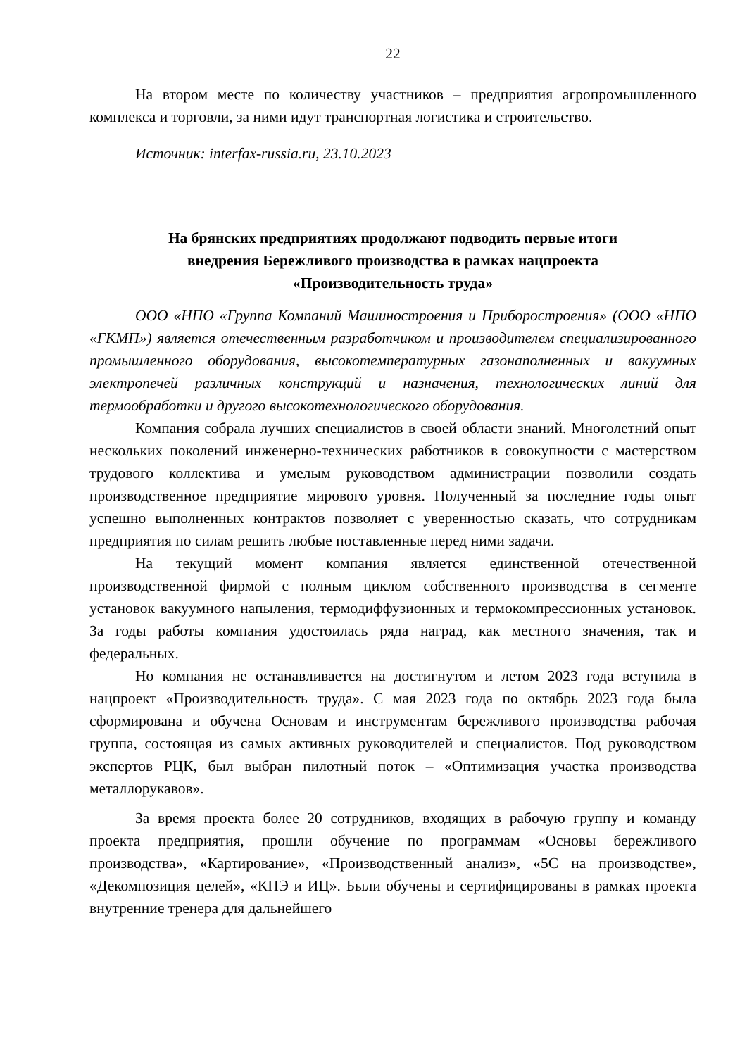22
На втором месте по количеству участников – предприятия агропромышленного комплекса и торговли, за ними идут транспортная логистика и строительство.
Источник: interfax-russia.ru, 23.10.2023
На брянских предприятиях продолжают подводить первые итоги
внедрения Бережливого производства в рамках нацпроекта
«Производительность труда»
ООО «НПО «Группа Компаний Машиностроения и Приборостроения» (ООО «НПО «ГКМП») является отечественным разработчиком и производителем специализированного промышленного оборудования, высокотемпературных газонаполненных и вакуумных электропечей различных конструкций и назначения, технологических линий для термообработки и другого высокотехнологического оборудования.
Компания собрала лучших специалистов в своей области знаний. Многолетний опыт нескольких поколений инженерно-технических работников в совокупности с мастерством трудового коллектива и умелым руководством администрации позволили создать производственное предприятие мирового уровня. Полученный за последние годы опыт успешно выполненных контрактов позволяет с уверенностью сказать, что сотрудникам предприятия по силам решить любые поставленные перед ними задачи.
На текущий момент компания является единственной отечественной производственной фирмой с полным циклом собственного производства в сегменте установок вакуумного напыления, термодиффузионных и термокомпрессионных установок. За годы работы компания удостоилась ряда наград, как местного значения, так и федеральных.
Но компания не останавливается на достигнутом и летом 2023 года вступила в нацпроект «Производительность труда». С мая 2023 года по октябрь 2023 года была сформирована и обучена Основам и инструментам бережливого производства рабочая группа, состоящая из самых активных руководителей и специалистов. Под руководством экспертов РЦК, был выбран пилотный поток – «Оптимизация участка производства металлорукавов».
За время проекта более 20 сотрудников, входящих в рабочую группу и команду проекта предприятия, прошли обучение по программам «Основы бережливого производства», «Картирование», «Производственный анализ», «5С на производстве», «Декомпозиция целей», «КПЭ и ИЦ». Были обучены и сертифицированы в рамках проекта внутренние тренера для дальнейшего